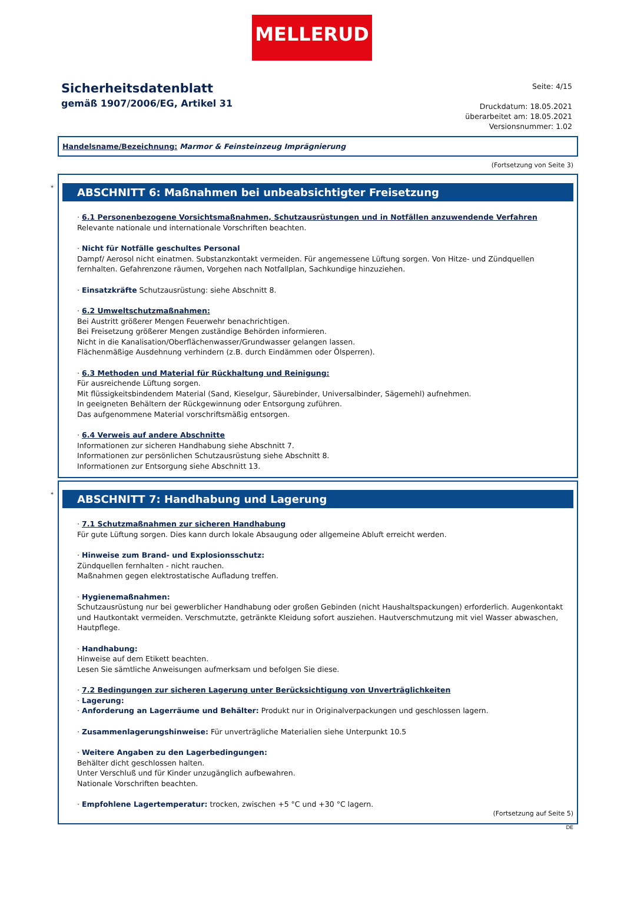MELLERUD
Sicherheitsdatenblatt
gemäß 1907/2006/EG, Artikel 31
Seite: 4/15
Druckdatum: 18.05.2021
überarbeitet am: 18.05.2021
Versionsnummer: 1.02
Handelsname/Bezeichnung: Marmor & Feinsteinzeug Imprägnierung
(Fortsetzung von Seite 3)
*
ABSCHNITT 6: Maßnahmen bei unbeabsichtigter Freisetzung
· 6.1 Personenbezogene Vorsichtsmaßnahmen, Schutzausrüstungen und in Notfällen anzuwendende Verfahren
Relevante nationale und internationale Vorschriften beachten.
· Nicht für Notfälle geschultes Personal
Dampf/ Aerosol nicht einatmen. Substanzkontakt vermeiden. Für angemessene Lüftung sorgen. Von Hitze- und Zündquellen fernhalten. Gefahrenzone räumen, Vorgehen nach Notfallplan, Sachkundige hinzuziehen.
· Einsatzkräfte Schutzausrüstung: siehe Abschnitt 8.
· 6.2 Umweltschutzmaßnahmen:
Bei Austritt größerer Mengen Feuerwehr benachrichtigen.
Bei Freisetzung größerer Mengen zuständige Behörden informieren.
Nicht in die Kanalisation/Oberflächenwasser/Grundwasser gelangen lassen.
Flächenmäßige Ausdehnung verhindern (z.B. durch Eindämmen oder Ölsperren).
· 6.3 Methoden und Material für Rückhaltung und Reinigung:
Für ausreichende Lüftung sorgen.
Mit flüssigkeitsbindendem Material (Sand, Kieselgur, Säurebinder, Universalbinder, Sägemehl) aufnehmen.
In geeigneten Behältern der Rückgewinnung oder Entsorgung zuführen.
Das aufgenommene Material vorschriftsmäßig entsorgen.
· 6.4 Verweis auf andere Abschnitte
Informationen zur sicheren Handhabung siehe Abschnitt 7.
Informationen zur persönlichen Schutzausrüstung siehe Abschnitt 8.
Informationen zur Entsorgung siehe Abschnitt 13.
*
ABSCHNITT 7: Handhabung und Lagerung
· 7.1 Schutzmaßnahmen zur sicheren Handhabung
Für gute Lüftung sorgen. Dies kann durch lokale Absaugung oder allgemeine Abluft erreicht werden.
· Hinweise zum Brand- und Explosionsschutz:
Zündquellen fernhalten - nicht rauchen.
Maßnahmen gegen elektrostatische Aufladung treffen.
· Hygienemaßnahmen:
Schutzausrüstung nur bei gewerblicher Handhabung oder großen Gebinden (nicht Haushaltspackungen) erforderlich. Augenkontakt und Hautkontakt vermeiden. Verschmutzte, getränkte Kleidung sofort ausziehen. Hautverschmutzung mit viel Wasser abwaschen, Hautpflege.
· Handhabung:
Hinweise auf dem Etikett beachten.
Lesen Sie sämtliche Anweisungen aufmerksam und befolgen Sie diese.
· 7.2 Bedingungen zur sicheren Lagerung unter Berücksichtigung von Unverträglichkeiten
· Lagerung:
· Anforderung an Lagerräume und Behälter: Produkt nur in Originalverpackungen und geschlossen lagern.
· Zusammenlagerungshinweise: Für unverträgliche Materialien siehe Unterpunkt 10.5
· Weitere Angaben zu den Lagerbedingungen:
Behälter dicht geschlossen halten.
Unter Verschluß und für Kinder unzugänglich aufbewahren.
Nationale Vorschriften beachten.
· Empfohlene Lagertemperatur: trocken, zwischen +5 °C und +30 °C lagern.
(Fortsetzung auf Seite 5)
DE